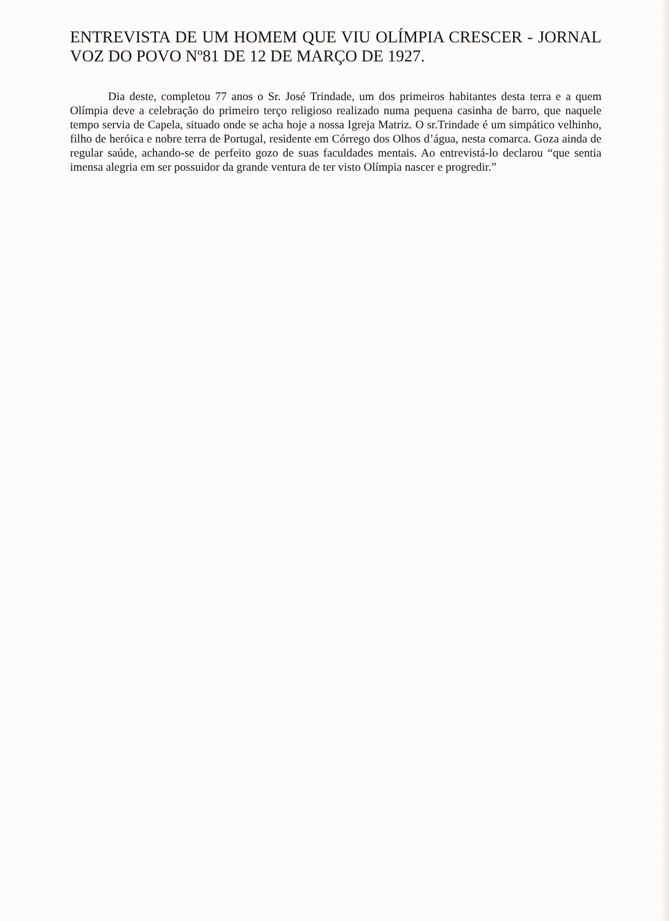ENTREVISTA DE UM HOMEM QUE VIU OLÍMPIA CRESCER - JORNAL VOZ DO POVO Nº81 DE 12 DE MARÇO DE 1927.
Dia deste, completou 77 anos o Sr. José Trindade, um dos primeiros habitantes desta terra e a quem Olímpia deve a celebração do primeiro terço religioso realizado numa pequena casinha de barro, que naquele tempo servia de Capela, situado onde se acha hoje a nossa Igreja Matriz. O sr.Trindade é um simpático velhinho, filho de heróica e nobre terra de Portugal, residente em Córrego dos Olhos d’água, nesta comarca. Goza ainda de regular saúde, achando-se de perfeito gozo de suas faculdades mentais. Ao entrevistá-lo declarou “que sentia imensa alegria em ser possuidor da grande ventura de ter visto Olímpia nascer e progredir.”